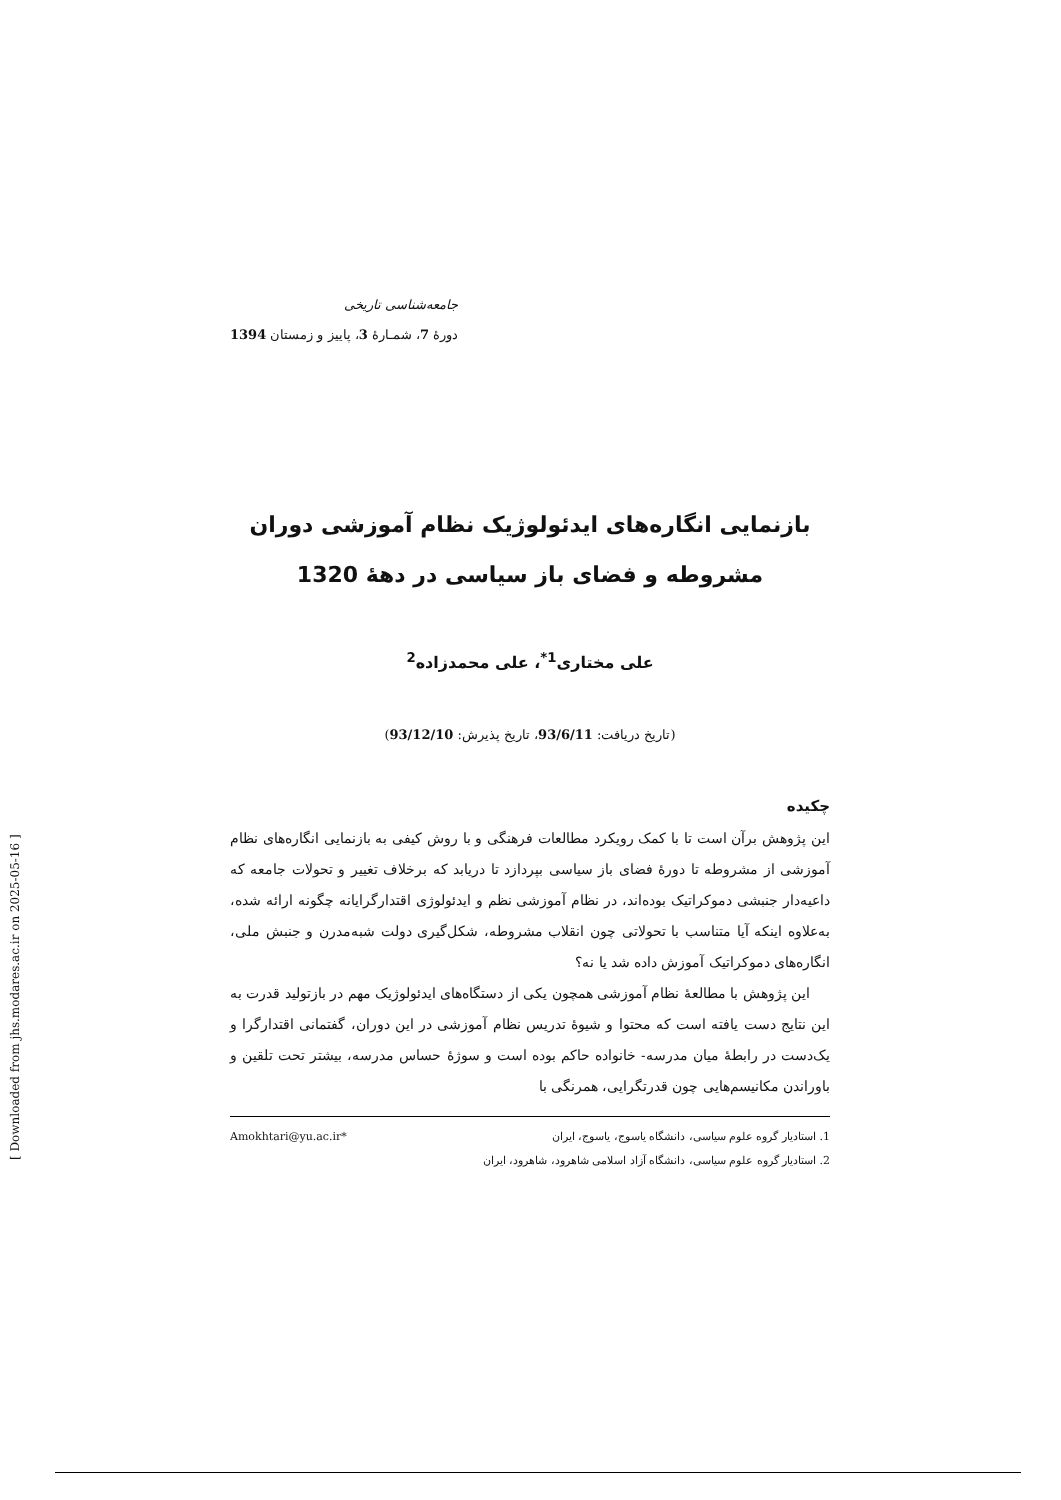جامعه‌شناسی تاریخی
دورۀ 7، شمـارۀ 3، پاییز و زمستان 1394
بازنمایی انگاره‌های ایدئولوژیک نظام آموزشی دوران مشروطه و فضای باز سیاسی در دهۀ 1320
علی مختاری<sup>1*</sup>، علی محمدزاده<sup>2</sup>
(تاریخ دریافت: 93/6/11، تاریخ پذیرش: 93/12/10)
چکیده
این پژوهش برآن است تا با کمک رویکرد مطالعات فرهنگی و با روش کیفی به بازنمایی انگاره‌های نظام آموزشی از مشروطه تا دورۀ فضای باز سیاسی بپردازد تا دریابد که برخلاف تغییر و تحولات جامعه که داعیه‌دار جنبشی دموکراتیک بوده‌اند، در نظام آموزشی نظم و ایدئولوژی اقتدارگرایانه چگونه ارائه شده، به‌علاوه اینکه آیا متناسب با تحولاتی چون انقلاب مشروطه، شکل‌گیری دولت شبه‌مدرن و جنبش ملی، انگاره‌های دموکراتیک آموزش داده شد یا نه؟
این پژوهش با مطالعۀ نظام آموزشی همچون یکی از دستگاه‌های ایدئولوژیک مهم در بازتولید قدرت به این نتایج دست یافته است که محتوا و شیوۀ تدریس نظام آموزشی در این دوران، گفتمانی اقتدارگرا و یک‌دست در رابطۀ میان مدرسه- خانواده حاکم بوده است و سوژۀ حساس مدرسه، بیشتر تحت تلقین و باوراندن مکانیسم‌هایی چون قدرتگرایی، همرنگی با
1. استادیار گروه علوم سیاسی، دانشگاه یاسوج، یاسوج، ایران *Amokhtari@yu.ac.ir
2. استادیار گروه علوم سیاسی، دانشگاه آزاد اسلامی شاهرود، شاهرود، ایران
[ Downloaded from jhs.modares.ac.ir on 2025-05-16 ]